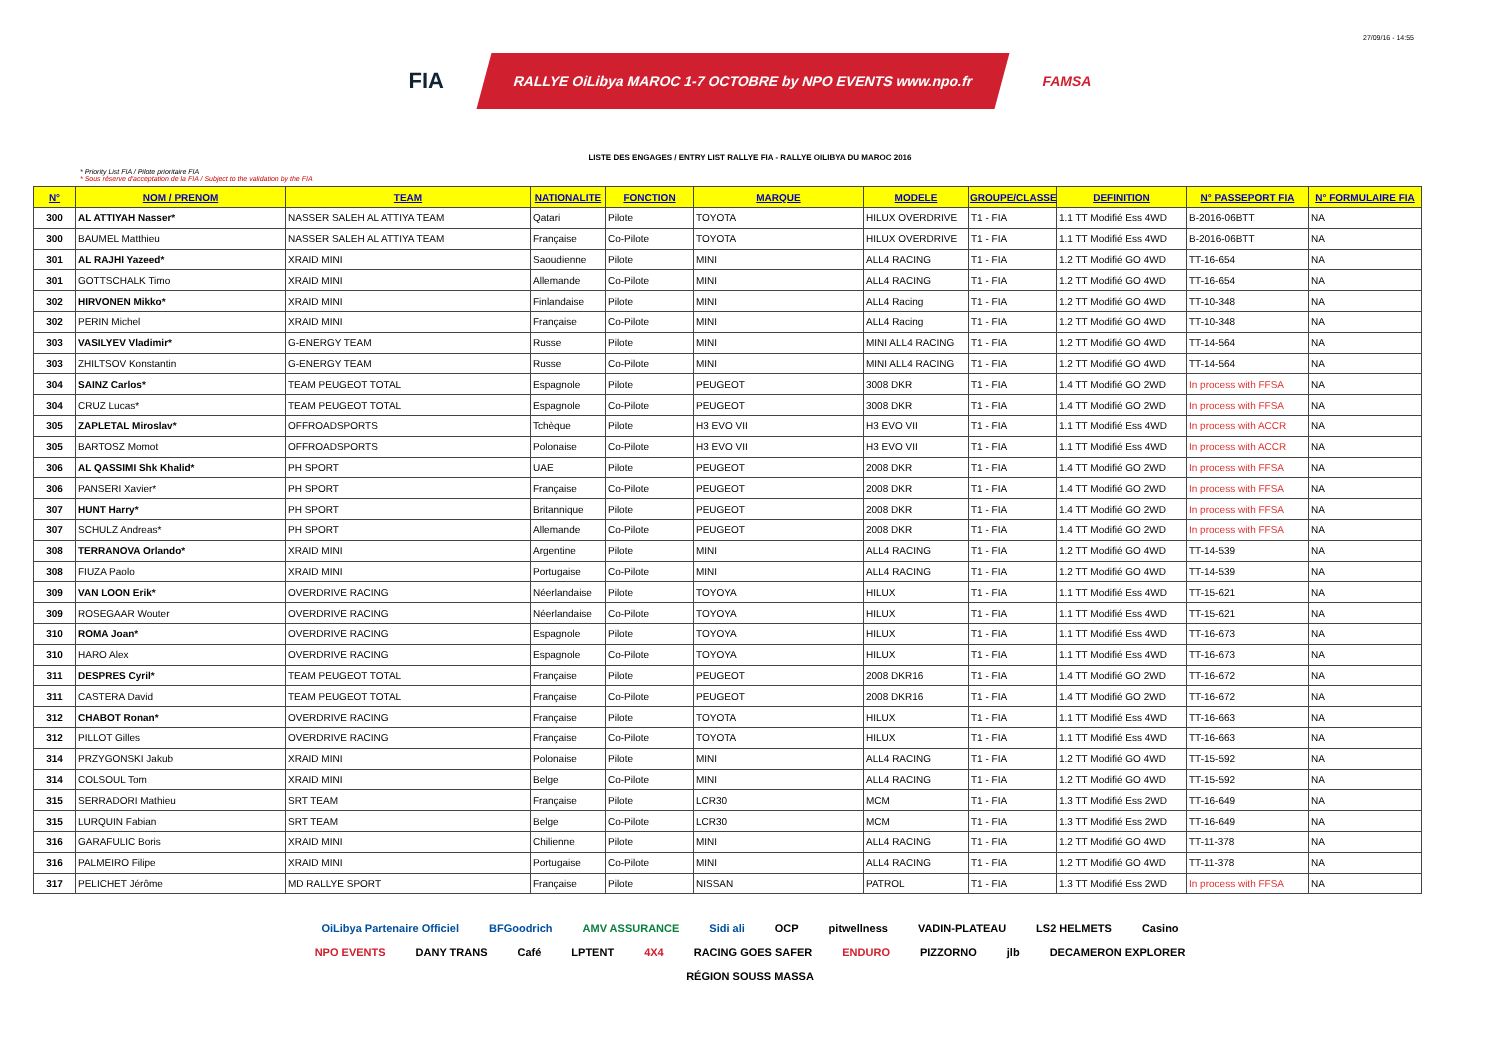27/09/16 - 14:55
FIA
RALLYE OiLibya MAROC 1-7 OCTOBRE by NPO EVENTS www.npo.fr
FAMSA
LISTE DES ENGAGES / ENTRY LIST RALLYE FIA - RALLYE OILIBYA DU MAROC 2016
* Priority List FIA / Pilote prioritaire FIA
* Sous réserve d'acceptation de la FIA / Subject to the validation by the FIA
| N° | NOM / PRENOM | TEAM | NATIONALITE | FONCTION | MARQUE | MODELE | GROUPE/CLASSE | DEFINITION | N° PASSEPORT FIA | N° FORMULAIRE FIA |
| --- | --- | --- | --- | --- | --- | --- | --- | --- | --- | --- |
| 300 | AL ATTIYAH Nasser* | NASSER SALEH AL ATTIYA TEAM | Qatari | Pilote | TOYOTA | HILUX OVERDRIVE | T1 - FIA | 1.1 TT Modifié Ess 4WD | B-2016-06BTT | NA |
| 300 | BAUMEL Matthieu | NASSER SALEH AL ATTIYA TEAM | Française | Co-Pilote | TOYOTA | HILUX OVERDRIVE | T1 - FIA | 1.1 TT Modifié Ess 4WD | B-2016-06BTT | NA |
| 301 | AL RAJHI Yazeed* | XRAID MINI | Saoudienne | Pilote | MINI | ALL4 RACING | T1 - FIA | 1.2 TT Modifié GO 4WD | TT-16-654 | NA |
| 301 | GOTTSCHALK Timo | XRAID MINI | Allemande | Co-Pilote | MINI | ALL4 RACING | T1 - FIA | 1.2 TT Modifié GO 4WD | TT-16-654 | NA |
| 302 | HIRVONEN Mikko* | XRAID MINI | Finlandaise | Pilote | MINI | ALL4 Racing | T1 - FIA | 1.2 TT Modifié GO 4WD | TT-10-348 | NA |
| 302 | PERIN Michel | XRAID MINI | Française | Co-Pilote | MINI | ALL4 Racing | T1 - FIA | 1.2 TT Modifié GO 4WD | TT-10-348 | NA |
| 303 | VASILYEV Vladimir* | G-ENERGY TEAM | Russe | Pilote | MINI | MINI ALL4 RACING | T1 - FIA | 1.2 TT Modifié GO 4WD | TT-14-564 | NA |
| 303 | ZHILTSOV Konstantin | G-ENERGY TEAM | Russe | Co-Pilote | MINI | MINI ALL4 RACING | T1 - FIA | 1.2 TT Modifié GO 4WD | TT-14-564 | NA |
| 304 | SAINZ Carlos* | TEAM PEUGEOT TOTAL | Espagnole | Pilote | PEUGEOT | 3008 DKR | T1 - FIA | 1.4 TT Modifié GO 2WD | In process with FFSA | NA |
| 304 | CRUZ Lucas* | TEAM PEUGEOT TOTAL | Espagnole | Co-Pilote | PEUGEOT | 3008 DKR | T1 - FIA | 1.4 TT Modifié GO 2WD | In process with FFSA | NA |
| 305 | ZAPLETAL Miroslav* | OFFROADSPORTS | Tchèque | Pilote | H3 EVO VII | H3 EVO VII | T1 - FIA | 1.1 TT Modifié Ess 4WD | In process with ACCR | NA |
| 305 | BARTOSZ Momot | OFFROADSPORTS | Polonaise | Co-Pilote | H3 EVO VII | H3 EVO VII | T1 - FIA | 1.1 TT Modifié Ess 4WD | In process with ACCR | NA |
| 306 | AL QASSIMI Shk Khalid* | PH SPORT | UAE | Pilote | PEUGEOT | 2008 DKR | T1 - FIA | 1.4 TT Modifié GO 2WD | In process with FFSA | NA |
| 306 | PANSERI Xavier* | PH SPORT | Française | Co-Pilote | PEUGEOT | 2008 DKR | T1 - FIA | 1.4 TT Modifié GO 2WD | In process with FFSA | NA |
| 307 | HUNT Harry* | PH SPORT | Britannique | Pilote | PEUGEOT | 2008 DKR | T1 - FIA | 1.4 TT Modifié GO 2WD | In process with FFSA | NA |
| 307 | SCHULZ Andreas* | PH SPORT | Allemande | Co-Pilote | PEUGEOT | 2008 DKR | T1 - FIA | 1.4 TT Modifié GO 2WD | In process with FFSA | NA |
| 308 | TERRANOVA Orlando* | XRAID MINI | Argentine | Pilote | MINI | ALL4 RACING | T1 - FIA | 1.2 TT Modifié GO 4WD | TT-14-539 | NA |
| 308 | FIUZA Paolo | XRAID MINI | Portugaise | Co-Pilote | MINI | ALL4 RACING | T1 - FIA | 1.2 TT Modifié GO 4WD | TT-14-539 | NA |
| 309 | VAN LOON Erik* | OVERDRIVE RACING | Néerlandaise | Pilote | TOYOYA | HILUX | T1 - FIA | 1.1 TT Modifié Ess 4WD | TT-15-621 | NA |
| 309 | ROSEGAAR Wouter | OVERDRIVE RACING | Néerlandaise | Co-Pilote | TOYOYA | HILUX | T1 - FIA | 1.1 TT Modifié Ess 4WD | TT-15-621 | NA |
| 310 | ROMA Joan* | OVERDRIVE RACING | Espagnole | Pilote | TOYOYA | HILUX | T1 - FIA | 1.1 TT Modifié Ess 4WD | TT-16-673 | NA |
| 310 | HARO Alex | OVERDRIVE RACING | Espagnole | Co-Pilote | TOYOYA | HILUX | T1 - FIA | 1.1 TT Modifié Ess 4WD | TT-16-673 | NA |
| 311 | DESPRES Cyril* | TEAM PEUGEOT TOTAL | Française | Pilote | PEUGEOT | 2008 DKR16 | T1 - FIA | 1.4 TT Modifié GO 2WD | TT-16-672 | NA |
| 311 | CASTERA David | TEAM PEUGEOT TOTAL | Française | Co-Pilote | PEUGEOT | 2008 DKR16 | T1 - FIA | 1.4 TT Modifié GO 2WD | TT-16-672 | NA |
| 312 | CHABOT Ronan* | OVERDRIVE RACING | Française | Pilote | TOYOTA | HILUX | T1 - FIA | 1.1 TT Modifié Ess 4WD | TT-16-663 | NA |
| 312 | PILLOT Gilles | OVERDRIVE RACING | Française | Co-Pilote | TOYOTA | HILUX | T1 - FIA | 1.1 TT Modifié Ess 4WD | TT-16-663 | NA |
| 314 | PRZYGONSKI Jakub | XRAID MINI | Polonaise | Pilote | MINI | ALL4 RACING | T1 - FIA | 1.2 TT Modifié GO 4WD | TT-15-592 | NA |
| 314 | COLSOUL Tom | XRAID MINI | Belge | Co-Pilote | MINI | ALL4 RACING | T1 - FIA | 1.2 TT Modifié GO 4WD | TT-15-592 | NA |
| 315 | SERRADORI Mathieu | SRT TEAM | Française | Pilote | LCR30 | MCM | T1 - FIA | 1.3 TT Modifié Ess 2WD | TT-16-649 | NA |
| 315 | LURQUIN Fabian | SRT TEAM | Belge | Co-Pilote | LCR30 | MCM | T1 - FIA | 1.3 TT Modifié Ess 2WD | TT-16-649 | NA |
| 316 | GARAFULIC Boris | XRAID MINI | Chilienne | Pilote | MINI | ALL4 RACING | T1 - FIA | 1.2 TT Modifié GO 4WD | TT-11-378 | NA |
| 316 | PALMEIRO Filipe | XRAID MINI | Portugaise | Co-Pilote | MINI | ALL4 RACING | T1 - FIA | 1.2 TT Modifié GO 4WD | TT-11-378 | NA |
| 317 | PELICHET Jérôme | MD RALLYE SPORT | Française | Pilote | NISSAN | PATROL | T1 - FIA | 1.3 TT Modifié Ess 2WD | In process with FFSA | NA |
OiLibya Partenaire Officiel BFGoodrich AMV ASSURANCE Sidi ali OCP pitwellness VADIN-PLATEAU LS2 HELMETS Casino NPO EVENTS DANY TRANS Café LPTENT 4X4 RACING GOES SAFER ENDURO PIZZORNO jlb DECAMERON EXPLORER RÉGION SOUSS MASSA